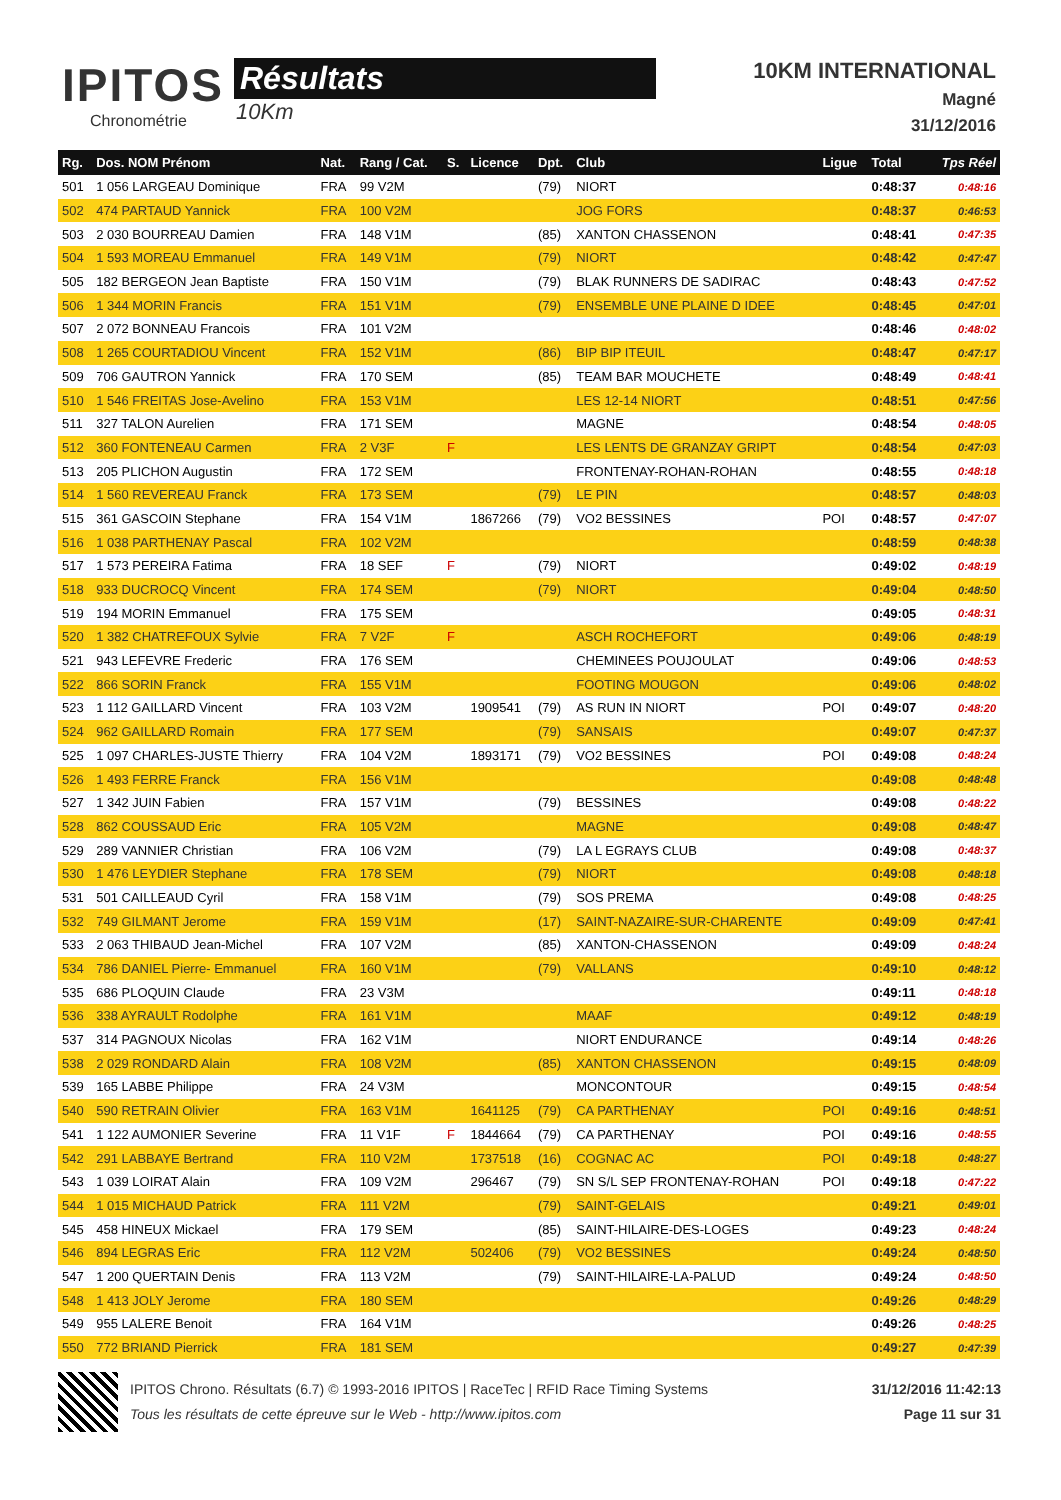IPITOS
Chronométrie
Résultats
10Km
10KM INTERNATIONAL
Magné
31/12/2016
| Rg. | Dos. NOM Prénom | Nat. | Rang / Cat. | S. | Licence | Dpt. | Club | Ligue | Total | Tps Réel |
| --- | --- | --- | --- | --- | --- | --- | --- | --- | --- | --- |
| 501 | 1 056 LARGEAU Dominique | FRA | 99 V2M | | | (79) | NIORT | | 0:48:37 | 0:48:16 |
| 502 | 474 PARTAUD Yannick | FRA | 100 V2M | | | | JOG FORS | | 0:48:37 | 0:46:53 |
| 503 | 2 030 BOURREAU Damien | FRA | 148 V1M | | | (85) | XANTON CHASSENON | | 0:48:41 | 0:47:35 |
| 504 | 1 593 MOREAU Emmanuel | FRA | 149 V1M | | | (79) | NIORT | | 0:48:42 | 0:47:47 |
| 505 | 182 BERGEON Jean Baptiste | FRA | 150 V1M | | | (79) | BLAK RUNNERS DE SADIRAC | | 0:48:43 | 0:47:52 |
| 506 | 1 344 MORIN Francis | FRA | 151 V1M | | | (79) | ENSEMBLE UNE PLAINE D IDEE | | 0:48:45 | 0:47:01 |
| 507 | 2 072 BONNEAU Francois | FRA | 101 V2M | | | | | | 0:48:46 | 0:48:02 |
| 508 | 1 265 COURTADIOU Vincent | FRA | 152 V1M | | | (86) | BIP BIP ITEUIL | | 0:48:47 | 0:47:17 |
| 509 | 706 GAUTRON Yannick | FRA | 170 SEM | | | (85) | TEAM BAR MOUCHETE | | 0:48:49 | 0:48:41 |
| 510 | 1 546 FREITAS Jose-Avelino | FRA | 153 V1M | | | | LES 12-14 NIORT | | 0:48:51 | 0:47:56 |
| 511 | 327 TALON Aurelien | FRA | 171 SEM | | | | MAGNE | | 0:48:54 | 0:48:05 |
| 512 | 360 FONTENEAU Carmen | FRA | 2 V3F | F | | | LES LENTS DE GRANZAY GRIPT | | 0:48:54 | 0:47:03 |
| 513 | 205 PLICHON Augustin | FRA | 172 SEM | | | | FRONTENAY-ROHAN-ROHAN | | 0:48:55 | 0:48:18 |
| 514 | 1 560 REVEREAU Franck | FRA | 173 SEM | | | (79) | LE PIN | | 0:48:57 | 0:48:03 |
| 515 | 361 GASCOIN Stephane | FRA | 154 V1M | | 1867266 | (79) | VO2 BESSINES | POI | 0:48:57 | 0:47:07 |
| 516 | 1 038 PARTHENAY Pascal | FRA | 102 V2M | | | | | | 0:48:59 | 0:48:38 |
| 517 | 1 573 PEREIRA Fatima | FRA | 18 SEF | F | | (79) | NIORT | | 0:49:02 | 0:48:19 |
| 518 | 933 DUCROCQ Vincent | FRA | 174 SEM | | | (79) | NIORT | | 0:49:04 | 0:48:50 |
| 519 | 194 MORIN Emmanuel | FRA | 175 SEM | | | | | | 0:49:05 | 0:48:31 |
| 520 | 1 382 CHATREFOUX Sylvie | FRA | 7 V2F | F | | | ASCH ROCHEFORT | | 0:49:06 | 0:48:19 |
| 521 | 943 LEFEVRE Frederic | FRA | 176 SEM | | | | CHEMINEES POUJOULAT | | 0:49:06 | 0:48:53 |
| 522 | 866 SORIN Franck | FRA | 155 V1M | | | | FOOTING MOUGON | | 0:49:06 | 0:48:02 |
| 523 | 1 112 GAILLARD Vincent | FRA | 103 V2M | | 1909541 | (79) | AS RUN IN NIORT | POI | 0:49:07 | 0:48:20 |
| 524 | 962 GAILLARD Romain | FRA | 177 SEM | | | (79) | SANSAIS | | 0:49:07 | 0:47:37 |
| 525 | 1 097 CHARLES-JUSTE Thierry | FRA | 104 V2M | | 1893171 | (79) | VO2 BESSINES | POI | 0:49:08 | 0:48:24 |
| 526 | 1 493 FERRE Franck | FRA | 156 V1M | | | | | | 0:49:08 | 0:48:48 |
| 527 | 1 342 JUIN Fabien | FRA | 157 V1M | | | (79) | BESSINES | | 0:49:08 | 0:48:22 |
| 528 | 862 COUSSAUD Eric | FRA | 105 V2M | | | | MAGNE | | 0:49:08 | 0:48:47 |
| 529 | 289 VANNIER Christian | FRA | 106 V2M | | | (79) | LA L EGRAYS CLUB | | 0:49:08 | 0:48:37 |
| 530 | 1 476 LEYDIER Stephane | FRA | 178 SEM | | | (79) | NIORT | | 0:49:08 | 0:48:18 |
| 531 | 501 CAILLEAUD Cyril | FRA | 158 V1M | | | (79) | SOS PREMA | | 0:49:08 | 0:48:25 |
| 532 | 749 GILMANT Jerome | FRA | 159 V1M | | | (17) | SAINT-NAZAIRE-SUR-CHARENTE | | 0:49:09 | 0:47:41 |
| 533 | 2 063 THIBAUD Jean-Michel | FRA | 107 V2M | | | (85) | XANTON-CHASSENON | | 0:49:09 | 0:48:24 |
| 534 | 786 DANIEL Pierre- Emmanuel | FRA | 160 V1M | | | (79) | VALLANS | | 0:49:10 | 0:48:12 |
| 535 | 686 PLOQUIN Claude | FRA | 23 V3M | | | | | | 0:49:11 | 0:48:18 |
| 536 | 338 AYRAULT Rodolphe | FRA | 161 V1M | | | | MAAF | | 0:49:12 | 0:48:19 |
| 537 | 314 PAGNOUX Nicolas | FRA | 162 V1M | | | | NIORT ENDURANCE | | 0:49:14 | 0:48:26 |
| 538 | 2 029 RONDARD Alain | FRA | 108 V2M | | | (85) | XANTON CHASSENON | | 0:49:15 | 0:48:09 |
| 539 | 165 LABBE Philippe | FRA | 24 V3M | | | | MONCONTOUR | | 0:49:15 | 0:48:54 |
| 540 | 590 RETRAIN Olivier | FRA | 163 V1M | | 1641125 | (79) | CA PARTHENAY | POI | 0:49:16 | 0:48:51 |
| 541 | 1 122 AUMONIER Severine | FRA | 11 V1F | F | 1844664 | (79) | CA PARTHENAY | POI | 0:49:16 | 0:48:55 |
| 542 | 291 LABBAYE Bertrand | FRA | 110 V2M | | 1737518 | (16) | COGNAC AC | POI | 0:49:18 | 0:48:27 |
| 543 | 1 039 LOIRAT Alain | FRA | 109 V2M | | 296467 | (79) | SN S/L SEP FRONTENAY-ROHAN | POI | 0:49:18 | 0:47:22 |
| 544 | 1 015 MICHAUD Patrick | FRA | 111 V2M | | | (79) | SAINT-GELAIS | | 0:49:21 | 0:49:01 |
| 545 | 458 HINEUX Mickael | FRA | 179 SEM | | | (85) | SAINT-HILAIRE-DES-LOGES | | 0:49:23 | 0:48:24 |
| 546 | 894 LEGRAS Eric | FRA | 112 V2M | | 502406 | (79) | VO2 BESSINES | | 0:49:24 | 0:48:50 |
| 547 | 1 200 QUERTAIN Denis | FRA | 113 V2M | | | (79) | SAINT-HILAIRE-LA-PALUD | | 0:49:24 | 0:48:50 |
| 548 | 1 413 JOLY Jerome | FRA | 180 SEM | | | | | | 0:49:26 | 0:48:29 |
| 549 | 955 LALERE Benoit | FRA | 164 V1M | | | | | | 0:49:26 | 0:48:25 |
| 550 | 772 BRIAND Pierrick | FRA | 181 SEM | | | | | | 0:49:27 | 0:47:39 |
IPITOS Chrono. Résultats (6.7) © 1993-2016 IPITOS | RaceTec | RFID Race Timing Systems
Tous les résultats de cette épreuve sur le Web - http://www.ipitos.com
31/12/2016 11:42:13
Page 11 sur 31